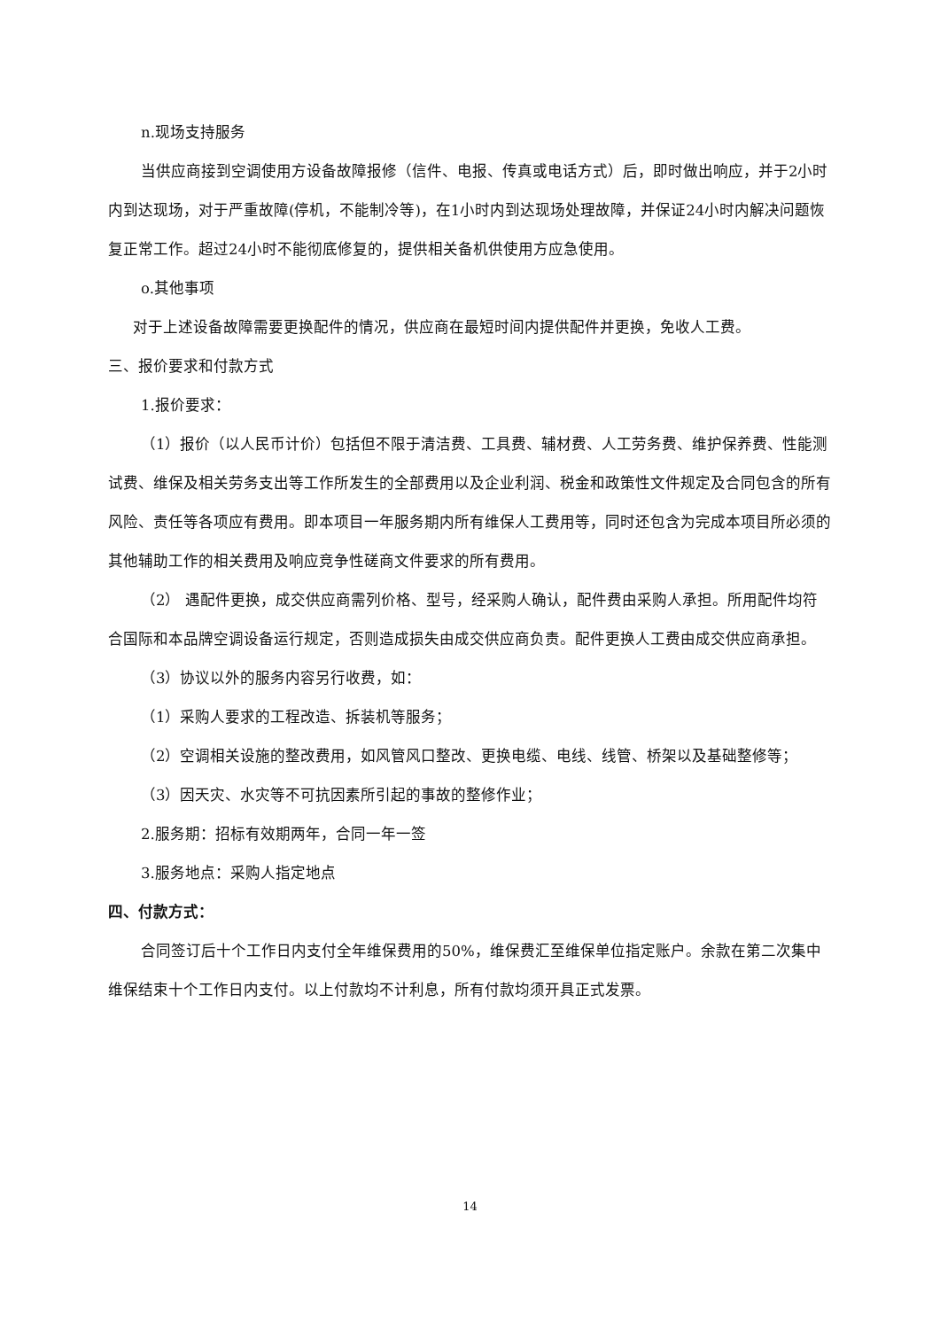n.现场支持服务
当供应商接到空调使用方设备故障报修（信件、电报、传真或电话方式）后，即时做出响应，并于2小时内到达现场，对于严重故障(停机，不能制冷等)，在1小时内到达现场处理故障，并保证24小时内解决问题恢复正常工作。超过24小时不能彻底修复的，提供相关备机供使用方应急使用。
o.其他事项
对于上述设备故障需要更换配件的情况，供应商在最短时间内提供配件并更换，免收人工费。
三、报价要求和付款方式
1.报价要求：
（1）报价（以人民币计价）包括但不限于清洁费、工具费、辅材费、人工劳务费、维护保养费、性能测试费、维保及相关劳务支出等工作所发生的全部费用以及企业利润、税金和政策性文件规定及合同包含的所有风险、责任等各项应有费用。即本项目一年服务期内所有维保人工费用等，同时还包含为完成本项目所必须的其他辅助工作的相关费用及响应竞争性磋商文件要求的所有费用。
（2） 遇配件更换，成交供应商需列价格、型号，经采购人确认，配件费由采购人承担。所用配件均符合国际和本品牌空调设备运行规定，否则造成损失由成交供应商负责。配件更换人工费由成交供应商承担。
（3）协议以外的服务内容另行收费，如：
（1）采购人要求的工程改造、拆装机等服务；
（2）空调相关设施的整改费用，如风管风口整改、更换电缆、电线、线管、桥架以及基础整修等；
（3）因天灾、水灾等不可抗因素所引起的事故的整修作业；
2.服务期：招标有效期两年，合同一年一签
3.服务地点：采购人指定地点
四、付款方式：
合同签订后十个工作日内支付全年维保费用的50%，维保费汇至维保单位指定账户。余款在第二次集中维保结束十个工作日内支付。以上付款均不计利息，所有付款均须开具正式发票。
14